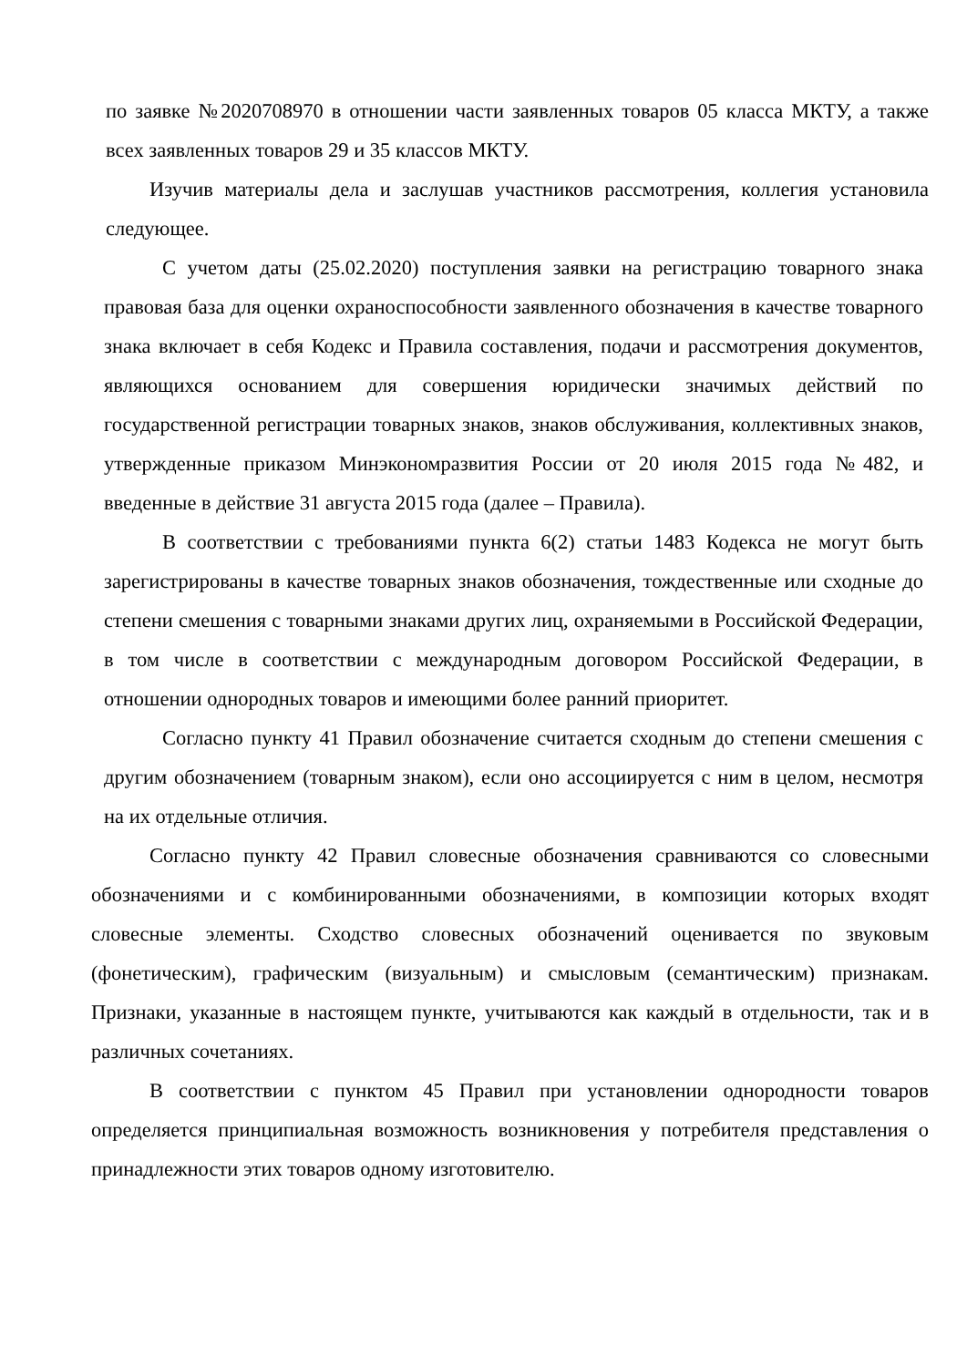по заявке №2020708970 в отношении части заявленных товаров 05 класса МКТУ, а также всех заявленных товаров 29 и 35 классов МКТУ.
Изучив материалы дела и заслушав участников рассмотрения, коллегия установила следующее.
С учетом даты (25.02.2020) поступления заявки на регистрацию товарного знака правовая база для оценки охраноспособности заявленного обозначения в качестве товарного знака включает в себя Кодекс и Правила составления, подачи и рассмотрения документов, являющихся основанием для совершения юридически значимых действий по государственной регистрации товарных знаков, знаков обслуживания, коллективных знаков, утвержденные приказом Минэкономразвития России от 20 июля 2015 года №482, и введенные в действие 31 августа 2015 года (далее – Правила).
В соответствии с требованиями пункта 6(2) статьи 1483 Кодекса не могут быть зарегистрированы в качестве товарных знаков обозначения, тождественные или сходные до степени смешения с товарными знаками других лиц, охраняемыми в Российской Федерации, в том числе в соответствии с международным договором Российской Федерации, в отношении однородных товаров и имеющими более ранний приоритет.
Согласно пункту 41 Правил обозначение считается сходным до степени смешения с другим обозначением (товарным знаком), если оно ассоциируется с ним в целом, несмотря на их отдельные отличия.
Согласно пункту 42 Правил словесные обозначения сравниваются со словесными обозначениями и с комбинированными обозначениями, в композиции которых входят словесные элементы. Сходство словесных обозначений оценивается по звуковым (фонетическим), графическим (визуальным) и смысловым (семантическим) признакам. Признаки, указанные в настоящем пункте, учитываются как каждый в отдельности, так и в различных сочетаниях.
В соответствии с пунктом 45 Правил при установлении однородности товаров определяется принципиальная возможность возникновения у потребителя представления о принадлежности этих товаров одному изготовителю.